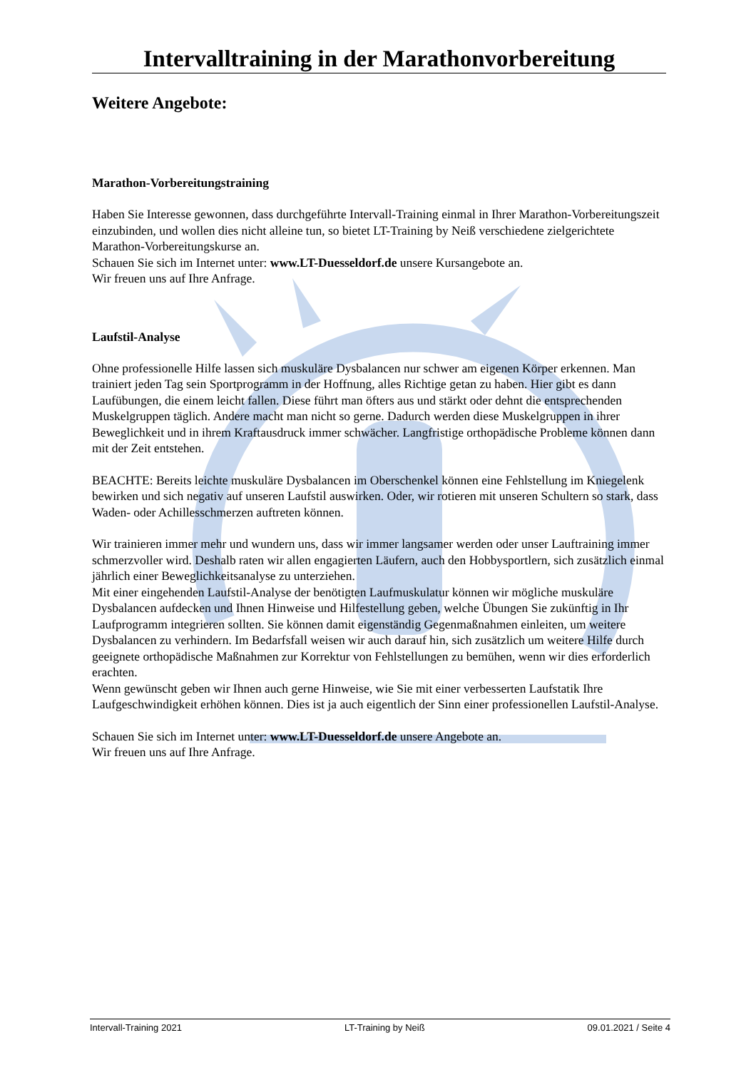Intervalltraining in der Marathonvorbereitung
Weitere Angebote:
Marathon-Vorbereitungstraining
Haben Sie Interesse gewonnen, dass durchgeführte Intervall-Training einmal in Ihrer Marathon-Vorbereitungszeit einzubinden, und wollen dies nicht alleine tun, so bietet LT-Training by Neiß verschiedene zielgerichtete Marathon-Vorbereitungskurse an.
Schauen Sie sich im Internet unter: www.LT-Duesseldorf.de unsere Kursangebote an.
Wir freuen uns auf Ihre Anfrage.
Laufstil-Analyse
Ohne professionelle Hilfe lassen sich muskuläre Dysbalancen nur schwer am eigenen Körper erkennen. Man trainiert jeden Tag sein Sportprogramm in der Hoffnung, alles Richtige getan zu haben. Hier gibt es dann Laufübungen, die einem leicht fallen. Diese führt man öfters aus und stärkt oder dehnt die entsprechenden Muskelgruppen täglich. Andere macht man nicht so gerne. Dadurch werden diese Muskelgruppen in ihrer Beweglichkeit und in ihrem Kraftausdruck immer schwächer. Langfristige orthopädische Probleme können dann mit der Zeit entstehen.
BEACHTE: Bereits leichte muskuläre Dysbalancen im Oberschenkel können eine Fehlstellung im Kniegelenk bewirken und sich negativ auf unseren Laufstil auswirken. Oder, wir rotieren mit unseren Schultern so stark, dass Waden- oder Achillesschmerzen auftreten können.
Wir trainieren immer mehr und wundern uns, dass wir immer langsamer werden oder unser Lauftraining immer schmerzvoller wird. Deshalb raten wir allen engagierten Läufern, auch den Hobbysportlern, sich zusätzlich einmal jährlich einer Beweglichkeitsanalyse zu unterziehen.
Mit einer eingehenden Laufstil-Analyse der benötigten Laufmuskulatur können wir mögliche muskuläre Dysbalancen aufdecken und Ihnen Hinweise und Hilfestellung geben, welche Übungen Sie zukünftig in Ihr Laufprogramm integrieren sollten. Sie können damit eigenständig Gegenmaßnahmen einleiten, um weitere Dysbalancen zu verhindern. Im Bedarfsfall weisen wir auch darauf hin, sich zusätzlich um weitere Hilfe durch geeignete orthopädische Maßnahmen zur Korrektur von Fehlstellungen zu bemühen, wenn wir dies erforderlich erachten.
Wenn gewünscht geben wir Ihnen auch gerne Hinweise, wie Sie mit einer verbesserten Laufstatik Ihre Laufgeschwindigkeit erhöhen können. Dies ist ja auch eigentlich der Sinn einer professionellen Laufstil-Analyse.
Schauen Sie sich im Internet unter: www.LT-Duesseldorf.de unsere Angebote an.
Wir freuen uns auf Ihre Anfrage.
Intervall-Training 2021 LT-Training by Neiß 09.01.2021 / Seite 4